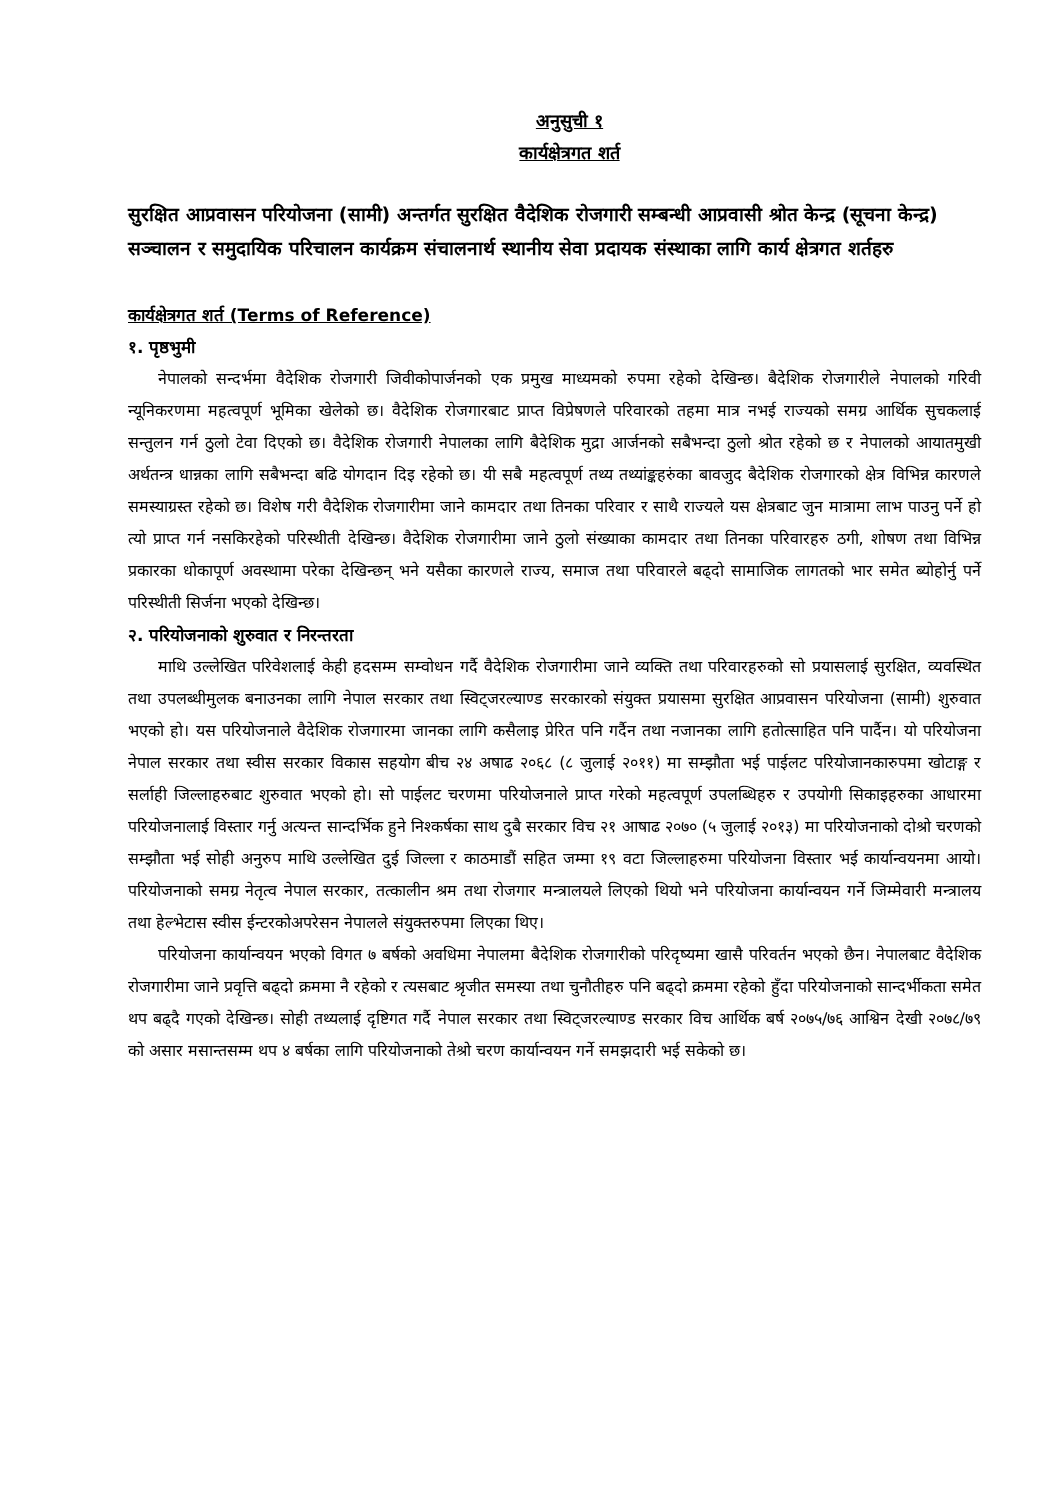अनुसुची १
कार्यक्षेत्रगत शर्त
सुरक्षित आप्रवासन परियोजना (सामी) अन्तर्गत सुरक्षित वैदेशिक रोजगारी सम्बन्धी आप्रवासी श्रोत केन्द्र (सूचना केन्द्र) सञ्चालन र समुदायिक परिचालन कार्यक्रम संचालनार्थ स्थानीय सेवा प्रदायक संस्थाका लागि कार्य क्षेत्रगत शर्तहरु
कार्यक्षेत्रगत शर्त (Terms of Reference)
१. पृष्ठभुमी
नेपालको सन्दर्भमा वैदेशिक रोजगारी जिवीकोपार्जनको एक प्रमुख माध्यमको रुपमा रहेको देखिन्छ। बैदेशिक रोजगारीले नेपालको गरिवी न्यूनिकरणमा महत्वपूर्ण भूमिका खेलेको छ। वैदेशिक रोजगारबाट प्राप्त विप्रेषणले परिवारको तहमा मात्र नभई राज्यको समग्र आर्थिक सुचकलाई सन्तुलन गर्न ठुलो टेवा दिएको छ। वैदेशिक रोजगारी नेपालका लागि बैदेशिक मुद्रा आर्जनको सबैभन्दा ठुलो श्रोत रहेको छ र नेपालको आयातमुखी अर्थतन्त्र धान्नका लागि सबैभन्दा बढि योगदान दिइ रहेको छ। यी सबै महत्वपूर्ण तथ्य तथ्यांङ्कहरुंका बावजुद बैदेशिक रोजगारको क्षेत्र विभिन्न कारणले समस्याग्रस्त रहेको छ। विशेष गरी वैदेशिक रोजगारीमा जाने कामदार तथा तिनका परिवार र साथै राज्यले यस क्षेत्रबाट जुन मात्रामा लाभ पाउनु पर्ने हो त्यो प्राप्त गर्न नसकिरहेको परिस्थीती देखिन्छ। वैदेशिक रोजगारीमा जाने ठुलो संख्याका कामदार तथा तिनका परिवारहरु ठगी, शोषण तथा विभिन्न प्रकारका धोकापूर्ण अवस्थामा परेका देखिन्छन् भने यसैका कारणले राज्य, समाज तथा परिवारले बढ्दो सामाजिक लागतको भार समेत ब्योहोर्नु पर्ने परिस्थीती सिर्जना भएको देखिन्छ।
२. परियोजनाको शुरुवात र निरन्तरता
माथि उल्लेखित परिवेशलाई केही हदसम्म सम्वोधन गर्दै वैदेशिक रोजगारीमा जाने व्यक्ति तथा परिवारहरुको सो प्रयासलाई सुरक्षित, व्यवस्थित तथा उपलब्धीमुलक बनाउनका लागि नेपाल सरकार तथा स्विट्जरल्याण्ड सरकारको संयुक्त प्रयासमा सुरक्षित आप्रवासन परियोजना (सामी) शुरुवात भएको हो। यस परियोजनाले वैदेशिक रोजगारमा जानका लागि कसैलाइ प्रेरित पनि गर्दैन तथा नजानका लागि हतोत्साहित पनि पार्दैन। यो परियोजना नेपाल सरकार तथा स्वीस सरकार विकास सहयोग बीच २४ अषाढ २०६८ (८ जुलाई २०११) मा सम्झौता भई पाईलट परियोजानकारुपमा खोटाङ्ग र सर्लाही जिल्लाहरुबाट शुरुवात भएको हो। सो पाईलट चरणमा परियोजनाले प्राप्त गरेको महत्वपूर्ण उपलब्धिहरु र उपयोगी सिकाइहरुका आधारमा परियोजनालाई विस्तार गर्नु अत्यन्त सान्दर्भिक हुने निश्कर्षका साथ दुबै सरकार विच २१ आषाढ २०७० (५ जुलाई २०१३) मा परियोजनाको दोश्रो चरणको सम्झौता भई सोही अनुरुप माथि उल्लेखित दुई जिल्ला र काठमाडौं सहित जम्मा १९ वटा जिल्लाहरुमा परियोजना विस्तार भई कार्यान्वयनमा आयो। परियोजनाको समग्र नेतृत्व नेपाल सरकार, तत्कालीन श्रम तथा रोजगार मन्त्रालयले लिएको थियो भने परियोजना कार्यान्वयन गर्ने जिम्मेवारी मन्त्रालय तथा हेल्भेटास स्वीस ईन्टरकोअपरेसन नेपालले संयुक्तरुपमा लिएका थिए।
परियोजना कार्यान्वयन भएको विगत ७ बर्षको अवधिमा नेपालमा बैदेशिक रोजगारीको परिदृष्यमा खासै परिवर्तन भएको छैन। नेपालबाट वैदेशिक रोजगारीमा जाने प्रवृत्ति बढ्दो क्रममा नै रहेको र त्यसबाट श्रृजीत समस्या तथा चुनौतीहरु पनि बढ्दो क्रममा रहेको हुँदा परियोजनाको सान्दर्भीकता समेत थप बढ्दै गएको देखिन्छ। सोही तथ्यलाई दृष्टिगत गर्दै नेपाल सरकार तथा स्विट्जरल्याण्ड सरकार विच आर्थिक बर्ष २०७५/७६ आश्विन देखी २०७८/७९ को असार मसान्तसम्म थप ४ बर्षका लागि परियोजनाको तेश्रो चरण कार्यान्वयन गर्ने समझदारी भई सकेको छ।